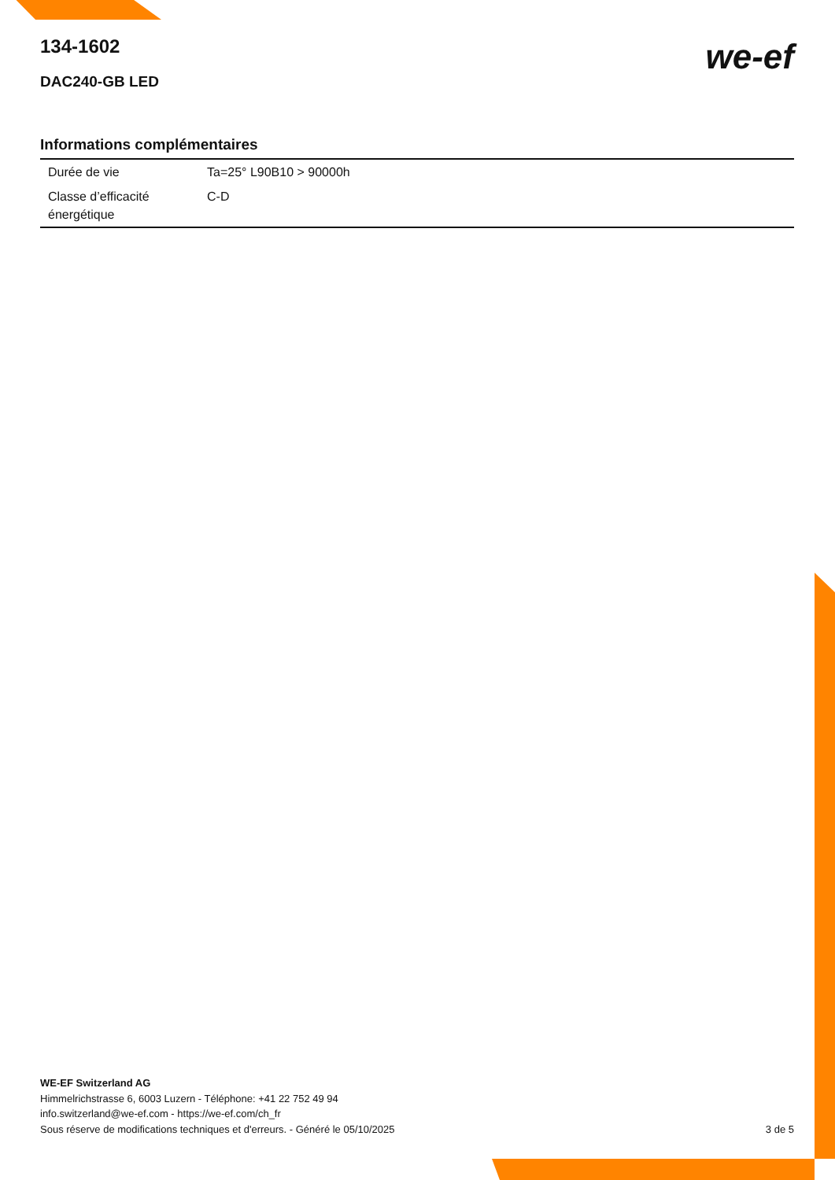134-1602
DAC240-GB LED
we-ef
Informations complémentaires
| Durée de vie | Ta=25° L90B10 > 90000h |
| Classe d’efficacité énergétique | C-D |
WE-EF Switzerland AG
Himmelrichstrasse 6, 6003 Luzern - Téléphone: +41 22 752 49 94
info.switzerland@we-ef.com - https://we-ef.com/ch_fr
Sous réserve de modifications techniques et d'erreurs. - Généré le 05/10/2025
3 de 5